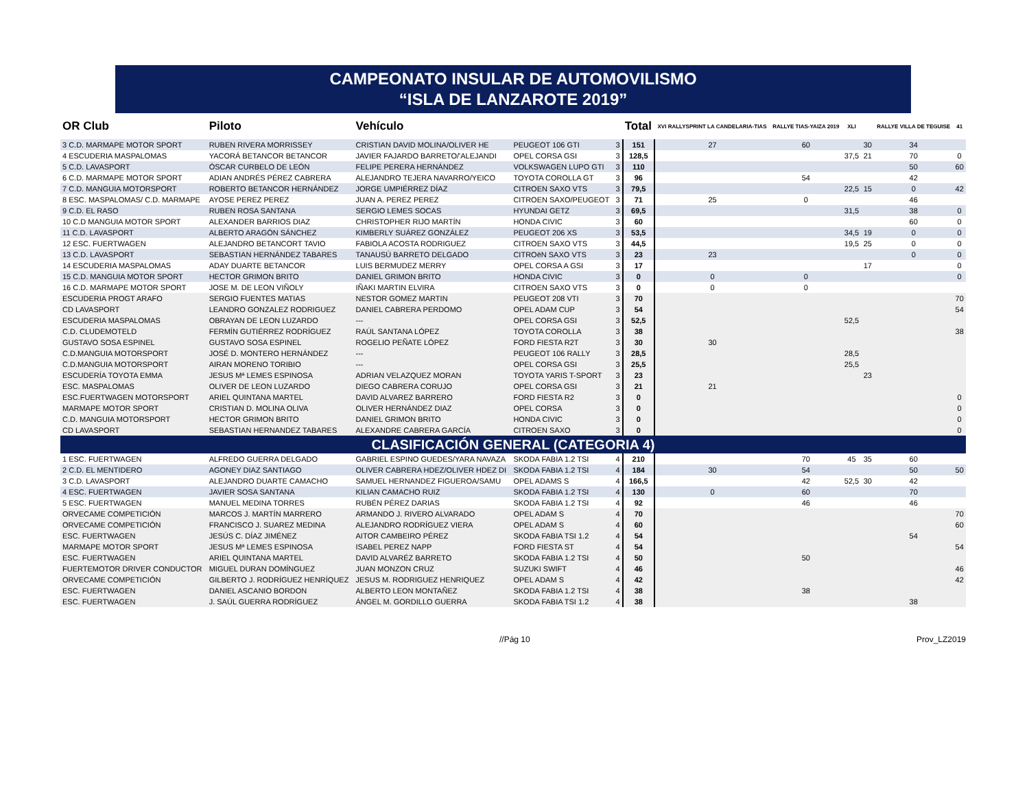CAMPEONATO INSULAR DE AUTOMOVILISMO
“ISLA DE LANZAROTE 2019”
| OR Club | Piloto | Vehículo | | | Total | XVI RALLYSPRINT LA CANDELARIA-TIAS | RALLYE TIAS-YAIZA 2019 | XLI | | RALLYE VILLA DE TEGUISE | 41 |
| --- | --- | --- | --- | --- | --- | --- | --- | --- | --- | --- | --- |
| 3 C.D. MARMAPE MOTOR SPORT | RUBEN RIVERA MORRISSEY | CRISTIAN DAVID MOLINA/OLIVER HE | PEUGEOT 106 GTI | 3 | 151 | 27 | 60 | | 30 | 34 | |
| 4 ESCUDERIA MASPALOMAS | YACORÁ BETANCOR BETANCOR | JAVIER FAJARDO BARRETO/'ALEJANDI | OPEL CORSA GSI | 3 | 128,5 | | | 37,5 | 21 | 70 | 0 |
| 5 C.D. LAVASPORT | ÓSCAR CURBELO DE LEÓN | FELIPE PERERA HERNÁNDEZ | VOLKSWAGEN LUPO GTI | 3 | 110 | | | | | 50 | 60 |
| 6 C.D. MARMAPE MOTOR SPORT | ADIAN ANDRÉS PÉREZ CABRERA | ALEJANDRO TEJERA NAVARRO/YEICO | TOYOTA COROLLA GT | 3 | 96 | | 54 | | | 42 | |
| 7 C.D. MANGUIA MOTORSPORT | ROBERTO BETANCOR HERNÁNDEZ | JORGE UMPIÉRREZ DÍAZ | CITROEN SAXO VTS | 3 | 79,5 | | | 22,5 | 15 | 0 | 42 |
| 8 ESC. MASPALOMAS/ C.D. MARMAPE | AYOSE PEREZ PEREZ | JUAN A. PEREZ PEREZ | CITROEN SAXO/PEUGEOT | 3 | 71 | 25 | 0 | | | 46 | |
| 9 C.D. EL RASO | RUBEN ROSA SANTANA | SERGIO LEMES SOCAS | HYUNDAI GETZ | 3 | 69,5 | | | 31,5 | | 38 | 0 |
| 10 C.D MANGUIA MOTOR SPORT | ALEXANDER BARRIOS DIAZ | CHRISTOPHER RIJO MARTÍN | HONDA CIVIC | 3 | 60 | | | | | 60 | 0 |
| 11 C.D. LAVASPORT | ALBERTO ARAGÓN SÁNCHEZ | KIMBERLY SUÁREZ GONZÁLEZ | PEUGEOT 206 XS | 3 | 53,5 | | | 34,5 | 19 | 0 | 0 |
| 12 ESC. FUERTWAGEN | ALEJANDRO BETANCORT TAVIO | FABIOLA ACOSTA RODRIGUEZ | CITROEN SAXO VTS | 3 | 44,5 | | | 19,5 | 25 | 0 | 0 |
| 13 C.D. LAVASPORT | SEBASTIAN HERNÁNDEZ TABARES | TANAUSÚ BARRETO DELGADO | CITROëN SAXO VTS | 3 | 23 | 23 | | | | 0 | 0 |
| 14 ESCUDERIA MASPALOMAS | ADAY DUARTE BETANCOR | LUIS BERMUDEZ MERRY | OPEL CORSA A GSI | 3 | 17 | | | | 17 | | 0 |
| 15 C.D. MANGUIA MOTOR SPORT | HECTOR GRIMON BRITO | DANIEL GRIMON BRITO | HONDA CIVIC | 3 | 0 | 0 | 0 | | | | 0 |
| 16 C.D. MARMAPE MOTOR SPORT | JOSE M. DE LEON VIÑOLY | IÑAKI MARTIN ELVIRA | CITROEN SAXO VTS | 3 | 0 | 0 | 0 | | | | |
| ESCUDERIA PROGT ARAFO | SERGIO FUENTES MATIAS | NESTOR GOMEZ MARTIN | PEUGEOT 208 VTI | 3 | 70 | | | | | | 70 |
| CD LAVASPORT | LEANDRO GONZALEZ RODRIGUEZ | DANIEL CABRERA PERDOMO | OPEL ADAM CUP | 3 | 54 | | | | | | 54 |
| ESCUDERIA MASPALOMAS | OBRAYAN DE LEON LUZARDO | --- | OPEL CORSA GSI | 3 | 52,5 | | | 52,5 | | | |
| C.D. CLUDEMOTELD | FERMÍN GUTIÉRREZ RODRÍGUEZ | RAÚL SANTANA LÓPEZ | TOYOTA COROLLA | 3 | 38 | | | | | | 38 |
| GUSTAVO SOSA ESPINEL | GUSTAVO SOSA ESPINEL | ROGELIO PEÑATE LÓPEZ | FORD FIESTA R2T | 3 | 30 | 30 | | | | | |
| C.D.MANGUIA MOTORSPORT | JOSÉ D. MONTERO HERNÁNDEZ | --- | PEUGEOT 106 RALLY | 3 | 28,5 | | | 28,5 | | | |
| C.D.MANGUIA MOTORSPORT | AIRAN MORENO TORIBIO | --- | OPEL CORSA GSI | 3 | 25,5 | | | 25,5 | | | |
| ESCUDERÍA TOYOTA EMMA | JESUS Mª LEMES ESPINOSA | ADRIAN VELAZQUEZ MORAN | TOYOTA YARIS T-SPORT | 3 | 23 | | | | 23 | | |
| ESC. MASPALOMAS | OLIVER DE LEON LUZARDO | DIEGO CABRERA CORUJO | OPEL CORSA GSI | 3 | 21 | 21 | | | | | |
| ESC.FUERTWAGEN MOTORSPORT | ARIEL QUINTANA MARTEL | DAVID ALVAREZ BARRERO | FORD FIESTA R2 | 3 | 0 | | | | | | 0 |
| MARMAPE MOTOR SPORT | CRISTIAN D. MOLINA OLIVA | OLIVER HERNÁNDEZ DIAZ | OPEL CORSA | 3 | 0 | | | | | | 0 |
| C.D. MANGUIA MOTORSPORT | HECTOR GRIMON BRITO | DANIEL GRIMON BRITO | HONDA CIVIC | 3 | 0 | | | | | | 0 |
| CD LAVASPORT | SEBASTIAN HERNANDEZ TABARES | ALEXANDRE CABRERA GARCÍA | CITROEN SAXO | 3 | 0 | | | | | | 0 |
| CLASIFICACIÓN GENERAL (CATEGORIA 4) | | | | | | | | | | | |
| 1 ESC. FUERTWAGEN | ALFREDO GUERRA DELGADO | GABRIEL ESPINO GUEDES/YARA NAVAZA | SKODA FABIA 1.2 TSI | 4 | 210 | | 70 | 45 | 35 | 60 | |
| 2 C.D. EL MENTIDERO | AGONEY DIAZ SANTIAGO | OLIVER CABRERA HDEZ/OLIVER HDEZ DI | SKODA FABIA 1.2 TSI | 4 | 184 | 30 | 54 | | | 50 | 50 |
| 3 C.D. LAVASPORT | ALEJANDRO DUARTE CAMACHO | SAMUEL HERNANDEZ FIGUEROA/SAMU | OPEL ADAMS S | 4 | 166,5 | | 42 | 52,5 | 30 | 42 | |
| 4 ESC. FUERTWAGEN | JAVIER SOSA SANTANA | KILIAN CAMACHO RUIZ | SKODA FABIA 1.2 TSI | 4 | 130 | 0 | 60 | | | 70 | |
| 5 ESC. FUERTWAGEN | MANUEL MEDINA TORRES | RUBÉN PÉREZ DARIAS | SKODA FABIA 1.2 TSI | 4 | 92 | | 46 | | | 46 | |
| ORVECAME COMPETICIÓN | MARCOS J. MARTÍN MARRERO | ARMANDO J. RIVERO ALVARADO | OPEL ADAM S | 4 | 70 | | | | | | 70 |
| ORVECAME COMPETICIÓN | FRANCISCO J. SUAREZ MEDINA | ALEJANDRO RODRÍGUEZ VIERA | OPEL ADAM S | 4 | 60 | | | | | | 60 |
| ESC. FUERTWAGEN | JESÚS C. DÍAZ JIMÉNEZ | AITOR CAMBEIRO PÉREZ | SKODA FABIA TSI 1.2 | 4 | 54 | | | | | 54 | |
| MARMAPE MOTOR SPORT | JESUS Mª LEMES ESPINOSA | ISABEL PEREZ NAPP | FORD FIESTA ST | 4 | 54 | | | | | | 54 |
| ESC. FUERTWAGEN | ARIEL QUINTANA MARTEL | DAVID ALVARÉZ BARRETO | SKODA FABIA 1.2 TSI | 4 | 50 | | 50 | | | | |
| FUERTEMOTOR DRIVER CONDUCTOR | MIGUEL DURAN DOMÍNGUEZ | JUAN MONZON CRUZ | SUZUKI SWIFT | 4 | 46 | | | | | | 46 |
| ORVECAME COMPETICIÓN | GILBERTO J. RODRÍGUEZ HENRÍQUEZ | JESUS M. RODRIGUEZ HENRIQUEZ | OPEL ADAM S | 4 | 42 | | | | | | 42 |
| ESC. FUERTWAGEN | DANIEL ASCANIO BORDON | ALBERTO LEON MONTAÑEZ | SKODA FABIA 1.2 TSI | 4 | 38 | | 38 | | | | |
| ESC. FUERTWAGEN | J. SAÚL GUERRA RODRÍGUEZ | ÁNGEL M. GORDILLO GUERRA | SKODA FABIA TSI 1.2 | 4 | 38 | | | | | 38 | |
//Pág 10 Prov_LZ2019